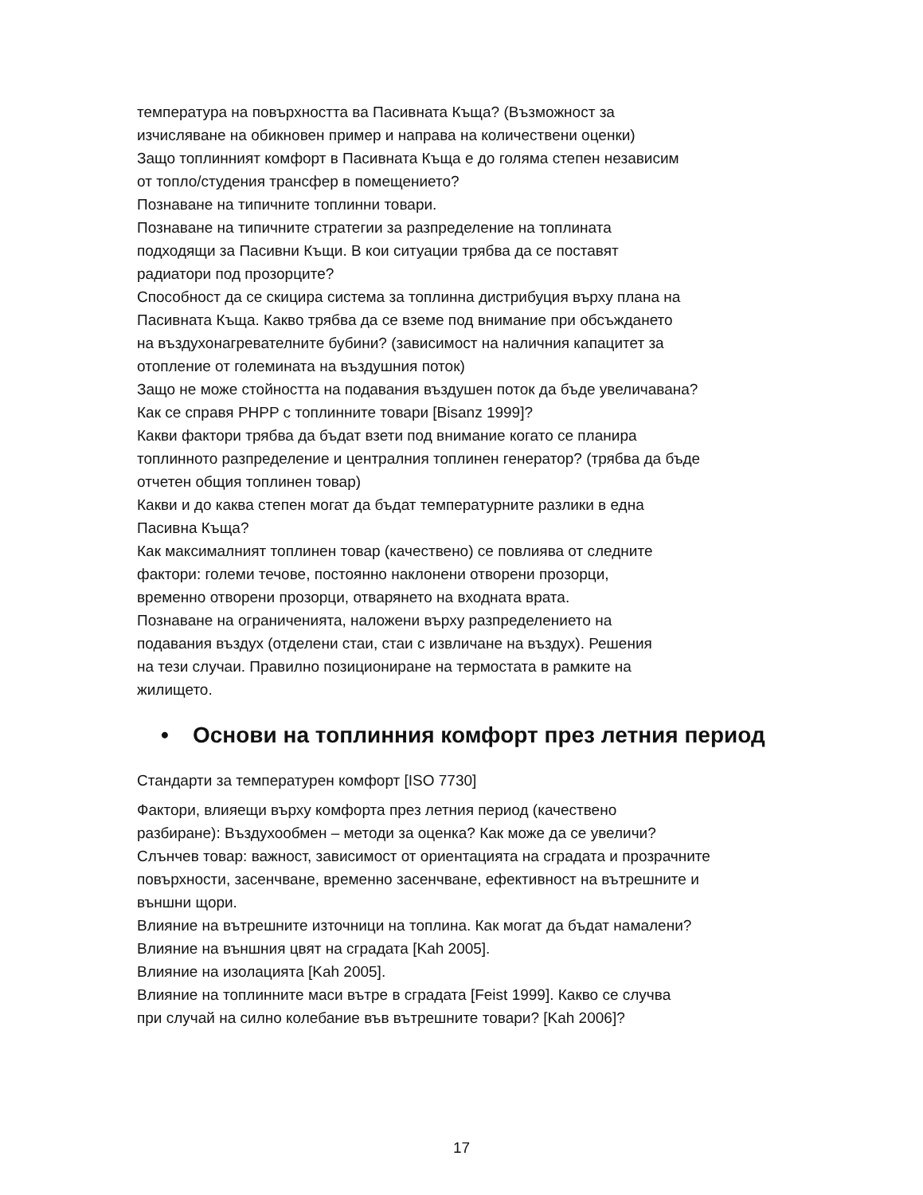температура на повърхността ва Пасивната Къща? (Възможност за
изчисляване на обикновен пример и направа на количествени оценки)
Защо топлинният комфорт в Пасивната Къща е до голяма степен независим
от топло/студения трансфер в помещението?
Познаване на типичните топлинни товари.
Познаване на типичните стратегии за разпределение на топлината
подходящи за Пасивни Къщи. В кои ситуации трябва да се поставят
радиатори под прозорците?
Способност да се скицира система за топлинна дистрибуция върху плана на
Пасивната Къща. Какво трябва да се вземе под внимание при обсъждането
на въздухонагревателните бубини? (зависимост на наличния капацитет за
отопление от големината на въздушния поток)
Защо не може стойността на подавания въздушен поток да бъде увеличавана?
Как се справя PHPP с топлинните товари [Bisanz 1999]?
Какви фактори трябва да бъдат взети под внимание когато се планира
топлинното разпределение и централния топлинен генератор? (трябва да бъде
отчетен общия топлинен товар)
Какви и до каква степен могат да бъдат температурните разлики в една
Пасивна Къща?
Как максималният топлинен товар (качествено) се повлиява от следните
фактори: големи течове, постоянно наклонени отворени прозорци,
временно отворени прозорци, отварянето на входната врата.
Познаване на ограниченията, наложени върху разпределението на
подавания въздух (отделени стаи, стаи с извличане на въздух). Решения
на тези случаи. Правилно позициониране на термостата в рамките на
жилището.
• Основи на топлинния комфорт през летния период
Стандарти за температурен комфорт [ISO 7730]
Фактори, влияещи върху комфорта през летния период (качествено
разбиране): Въздухообмен – методи за оценка? Как може да се увеличи?
Слънчев товар: важност, зависимост от ориентацията на сградата и прозрачните
повърхности, засенчване, временно засенчване, ефективност на вътрешните и
външни щори.
Влияние на вътрешните източници на топлина. Как могат да бъдат намалени?
Влияние на външния цвят на сградата [Kah 2005].
Влияние на изолацията [Kah 2005].
Влияние на топлинните маси вътре в сградата [Feist 1999]. Какво се случва
при случай на силно колебание във вътрешните товари? [Kah 2006]?
17